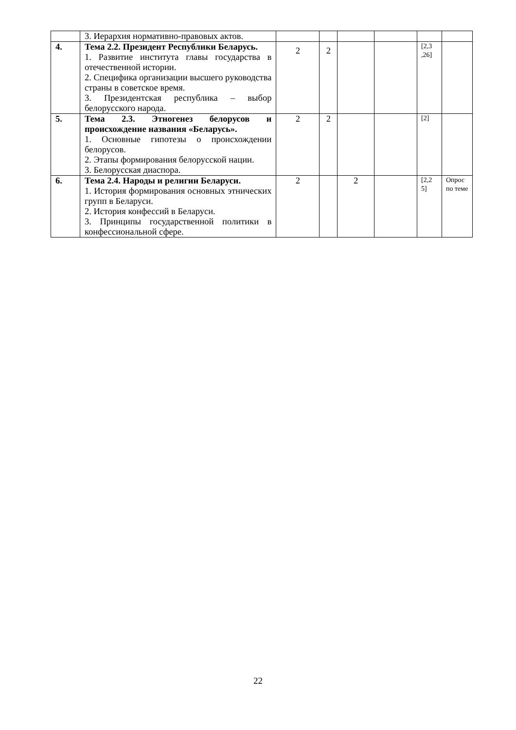| | 3. Иерархия нормативно-правовых актов. | | | | | | |
| 4. | Тема 2.2. Президент Республики Беларусь. 1. Развитие института главы государства в отечественной истории. 2. Специфика организации высшего руководства страны в советское время. 3. Президентская республика – выбор белорусского народа. | 2 | 2 | | | [2,3 ,26] | |
| 5. | Тема 2.3. Этногенез белорусов и происхождение названия «Беларусь». 1. Основные гипотезы о происхождении белорусов. 2. Этапы формирования белорусской нации. 3. Белорусская диаспора. | 2 | 2 | | | [2] | |
| 6. | Тема 2.4. Народы и религии Беларуси. 1. История формирования основных этнических групп в Беларуси. 2. История конфессий в Беларуси. 3. Принципы государственной политики в конфессиональной сфере. | 2 | | 2 | | [2,2 5] | Опрос по теме |
22